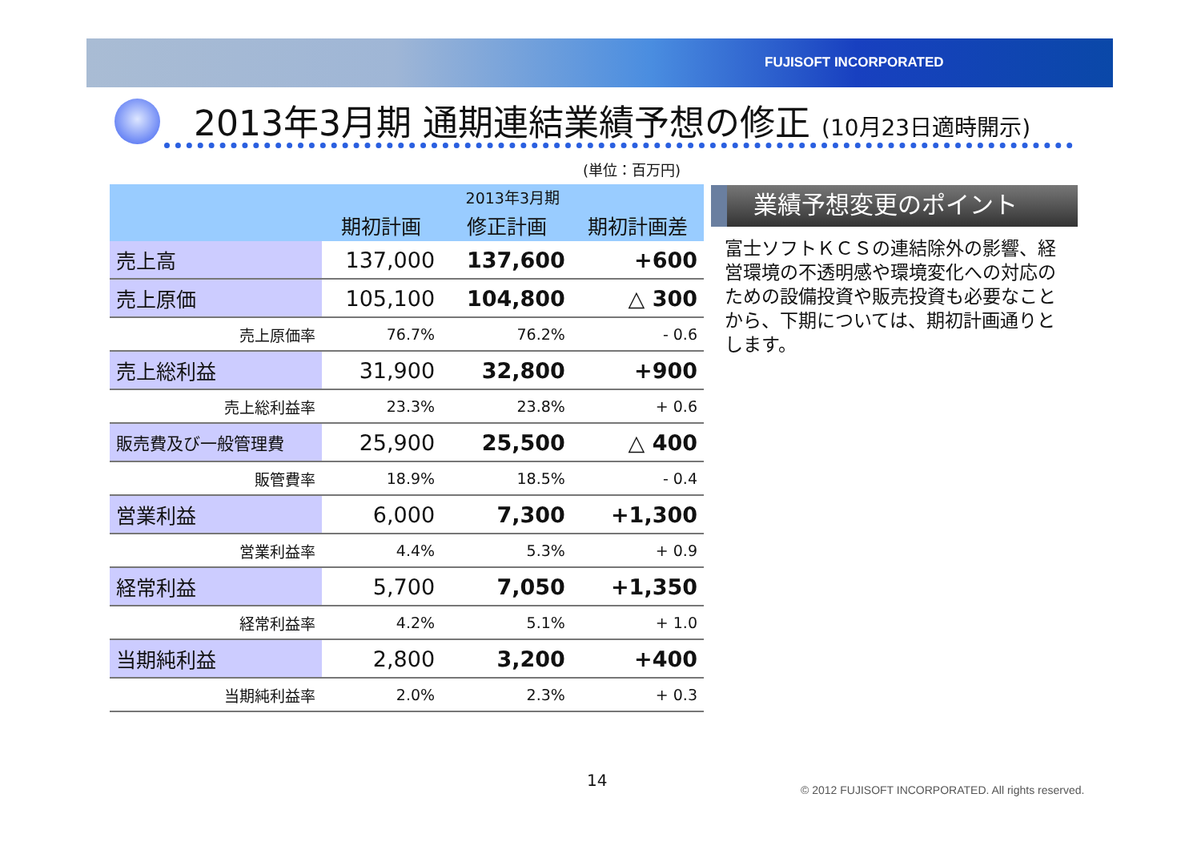FUJISOFT INCORPORATED
2013年3月期 通期連結業績予想の修正 (10月23日適時開示)
(単位：百万円)
| | 2013年3月期 | | |
| --- | --- | --- | --- |
| | 期初計画 | 修正計画 | 期初計画差 |
| 売上高 | 137,000 | 137,600 | +600 |
| 売上原価 | 105,100 | 104,800 | △ 300 |
| 売上原価率 | 76.7% | 76.2% | - 0.6 |
| 売上総利益 | 31,900 | 32,800 | +900 |
| 売上総利益率 | 23.3% | 23.8% | + 0.6 |
| 販売費及び一般管理費 | 25,900 | 25,500 | △ 400 |
| 販管費率 | 18.9% | 18.5% | - 0.4 |
| 営業利益 | 6,000 | 7,300 | +1,300 |
| 営業利益率 | 4.4% | 5.3% | + 0.9 |
| 経常利益 | 5,700 | 7,050 | +1,350 |
| 経常利益率 | 4.2% | 5.1% | + 1.0 |
| 当期純利益 | 2,800 | 3,200 | +400 |
| 当期純利益率 | 2.0% | 2.3% | + 0.3 |
業績予想変更のポイント
富士ソフトＫＣＳの連結除外の影響、経営環境の不透明感や環境変化への対応のための設備投資や販売投資も必要なことから、下期については、期初計画通りとします。
14
© 2012 FUJISOFT INCORPORATED. All rights reserved.